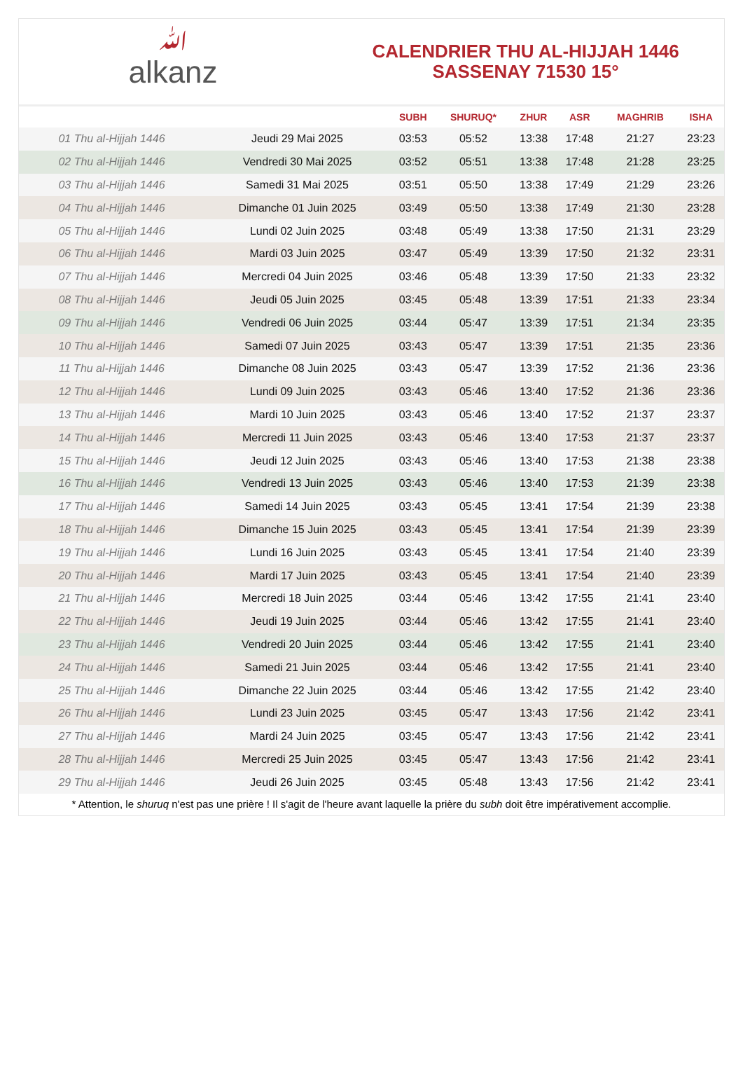ﷲalkanz
CALENDRIER THU AL-HIJJAH 1446
SASSENAY 71530 15°
| | | SUBH | SHURUQ* | ZHUR | ASR | MAGHRIB | ISHA |
| --- | --- | --- | --- | --- | --- | --- | --- |
| 01 Thu al-Hijjah 1446 | Jeudi 29 Mai 2025 | 03:53 | 05:52 | 13:38 | 17:48 | 21:27 | 23:23 |
| 02 Thu al-Hijjah 1446 | Vendredi 30 Mai 2025 | 03:52 | 05:51 | 13:38 | 17:48 | 21:28 | 23:25 |
| 03 Thu al-Hijjah 1446 | Samedi 31 Mai 2025 | 03:51 | 05:50 | 13:38 | 17:49 | 21:29 | 23:26 |
| 04 Thu al-Hijjah 1446 | Dimanche 01 Juin 2025 | 03:49 | 05:50 | 13:38 | 17:49 | 21:30 | 23:28 |
| 05 Thu al-Hijjah 1446 | Lundi 02 Juin 2025 | 03:48 | 05:49 | 13:38 | 17:50 | 21:31 | 23:29 |
| 06 Thu al-Hijjah 1446 | Mardi 03 Juin 2025 | 03:47 | 05:49 | 13:39 | 17:50 | 21:32 | 23:31 |
| 07 Thu al-Hijjah 1446 | Mercredi 04 Juin 2025 | 03:46 | 05:48 | 13:39 | 17:50 | 21:33 | 23:32 |
| 08 Thu al-Hijjah 1446 | Jeudi 05 Juin 2025 | 03:45 | 05:48 | 13:39 | 17:51 | 21:33 | 23:34 |
| 09 Thu al-Hijjah 1446 | Vendredi 06 Juin 2025 | 03:44 | 05:47 | 13:39 | 17:51 | 21:34 | 23:35 |
| 10 Thu al-Hijjah 1446 | Samedi 07 Juin 2025 | 03:43 | 05:47 | 13:39 | 17:51 | 21:35 | 23:36 |
| 11 Thu al-Hijjah 1446 | Dimanche 08 Juin 2025 | 03:43 | 05:47 | 13:39 | 17:52 | 21:36 | 23:36 |
| 12 Thu al-Hijjah 1446 | Lundi 09 Juin 2025 | 03:43 | 05:46 | 13:40 | 17:52 | 21:36 | 23:36 |
| 13 Thu al-Hijjah 1446 | Mardi 10 Juin 2025 | 03:43 | 05:46 | 13:40 | 17:52 | 21:37 | 23:37 |
| 14 Thu al-Hijjah 1446 | Mercredi 11 Juin 2025 | 03:43 | 05:46 | 13:40 | 17:53 | 21:37 | 23:37 |
| 15 Thu al-Hijjah 1446 | Jeudi 12 Juin 2025 | 03:43 | 05:46 | 13:40 | 17:53 | 21:38 | 23:38 |
| 16 Thu al-Hijjah 1446 | Vendredi 13 Juin 2025 | 03:43 | 05:46 | 13:40 | 17:53 | 21:39 | 23:38 |
| 17 Thu al-Hijjah 1446 | Samedi 14 Juin 2025 | 03:43 | 05:45 | 13:41 | 17:54 | 21:39 | 23:38 |
| 18 Thu al-Hijjah 1446 | Dimanche 15 Juin 2025 | 03:43 | 05:45 | 13:41 | 17:54 | 21:39 | 23:39 |
| 19 Thu al-Hijjah 1446 | Lundi 16 Juin 2025 | 03:43 | 05:45 | 13:41 | 17:54 | 21:40 | 23:39 |
| 20 Thu al-Hijjah 1446 | Mardi 17 Juin 2025 | 03:43 | 05:45 | 13:41 | 17:54 | 21:40 | 23:39 |
| 21 Thu al-Hijjah 1446 | Mercredi 18 Juin 2025 | 03:44 | 05:46 | 13:42 | 17:55 | 21:41 | 23:40 |
| 22 Thu al-Hijjah 1446 | Jeudi 19 Juin 2025 | 03:44 | 05:46 | 13:42 | 17:55 | 21:41 | 23:40 |
| 23 Thu al-Hijjah 1446 | Vendredi 20 Juin 2025 | 03:44 | 05:46 | 13:42 | 17:55 | 21:41 | 23:40 |
| 24 Thu al-Hijjah 1446 | Samedi 21 Juin 2025 | 03:44 | 05:46 | 13:42 | 17:55 | 21:41 | 23:40 |
| 25 Thu al-Hijjah 1446 | Dimanche 22 Juin 2025 | 03:44 | 05:46 | 13:42 | 17:55 | 21:42 | 23:40 |
| 26 Thu al-Hijjah 1446 | Lundi 23 Juin 2025 | 03:45 | 05:47 | 13:43 | 17:56 | 21:42 | 23:41 |
| 27 Thu al-Hijjah 1446 | Mardi 24 Juin 2025 | 03:45 | 05:47 | 13:43 | 17:56 | 21:42 | 23:41 |
| 28 Thu al-Hijjah 1446 | Mercredi 25 Juin 2025 | 03:45 | 05:47 | 13:43 | 17:56 | 21:42 | 23:41 |
| 29 Thu al-Hijjah 1446 | Jeudi 26 Juin 2025 | 03:45 | 05:48 | 13:43 | 17:56 | 21:42 | 23:41 |
* Attention, le shuruq n'est pas une prière ! Il s'agit de l'heure avant laquelle la prière du subh doit être impérativement accomplie.